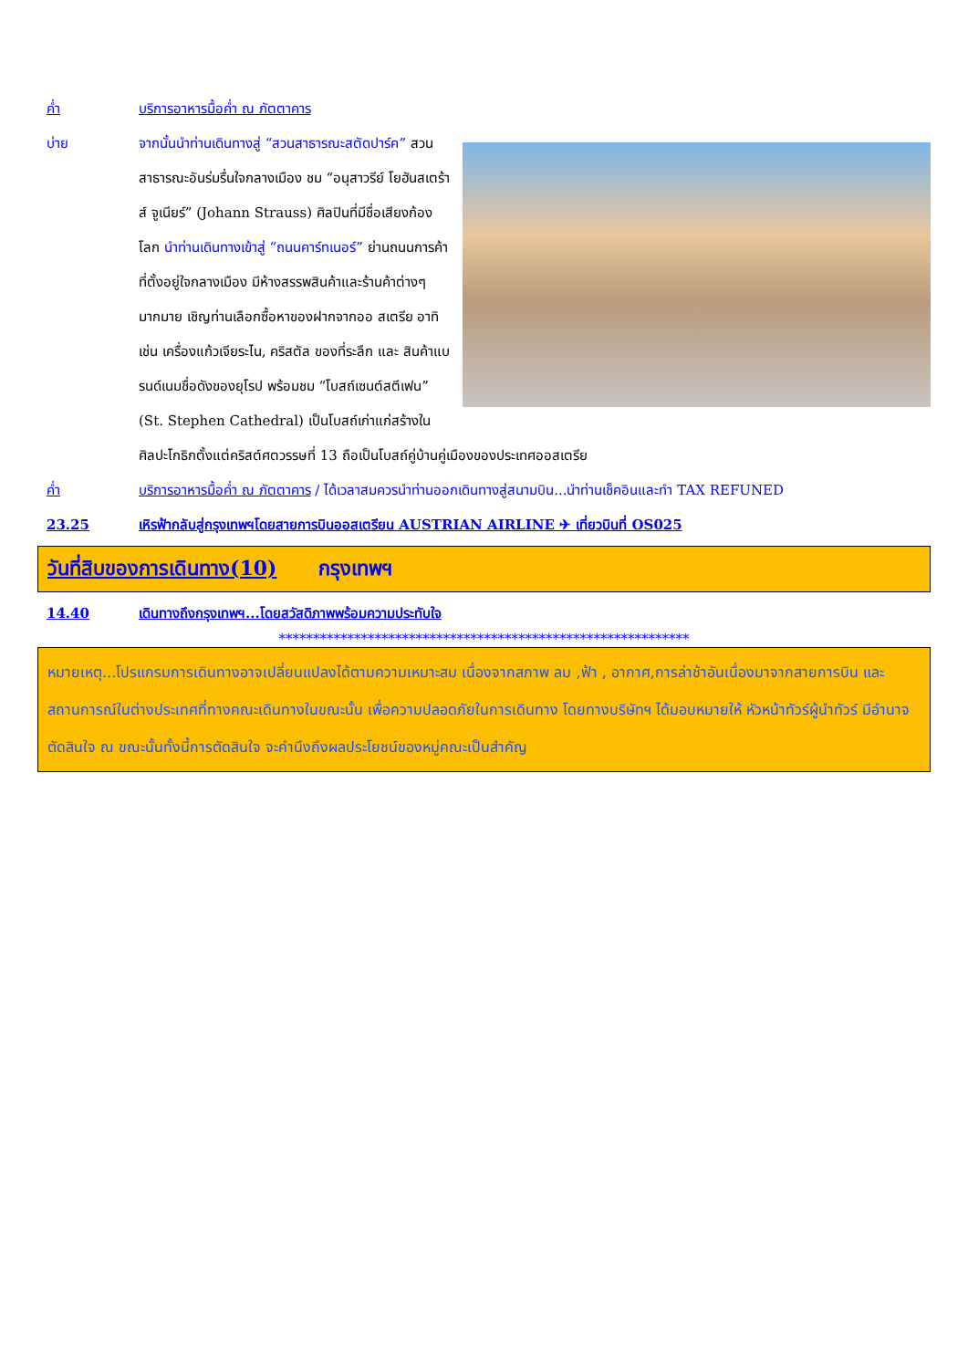ค่ำ บริการอาหารมื้อค่ำ ณ ภัตตาคาร
บ่าย จากนั้นนำท่านเดินทางสู่ “สวนสาธารณะสตัดปาร์ค” สวนสาธารณะอันร่มรื่นใจกลางเมือง ชม “อนุสาวรีย์ โยฮันสเตร้าส์ จูเนียร์” (Johann Strauss) ศิลปินที่มีชื่อเสียงก้องโลก นำท่านเดินทางเข้าสู่ “ถนนคาร์ทเนอร์” ย่านถนนการค้าที่ตั้งอยู่ใจกลางเมือง มีห้างสรรพสินค้าและร้านค้าต่างๆ มากมาย เชิญท่านเลือกซื้อหาของฝากจากออ สเตรีย อาทิเช่น เครื่องแก้วเจียระไน, คริสตัล ของที่ระลึก และ สินค้าแบรนด์เนมชื่อดังของยุโรป พร้อมชม “โบสถ์เซนต์สตีเฟน” (St. Stephen Cathedral) เป็นโบสถ์เก่าแก่สร้างในศิลปะโกธิกตั้งแต่คริสต์ศตวรรษที่ 13 ถือเป็นโบสถ์คู่บ้านคู่เมืองของประเทศออสเตรีย
ค่ำ บริการอาหารมื้อค่ำ ณ ภัตตาคาร / ได้เวลาสมควรนำท่านออกเดินทางสู่สนามบิน...นำท่านเช็คอินและทำ TAX REFUNED
23.25 เหิรฟ้ากลับสู่กรุงเทพฯโดยสายการบินออสเตรียน AUSTRIAN AIRLINE ✈ เที่ยวบินที่ OS025
วันที่สิบของการเดินทาง(10) กรุงเทพฯ
14.40 เดินทางถึงกรุงเทพฯ...โดยสวัสดิภาพพร้อมความประทับใจ
************************************************************
หมายเหตุ...โปรแกรมการเดินทางอาจเปลี่ยนแปลงได้ตามความเหมาะสม เนื่องจากสภาพ ลม ,ฟ้า , อากาศ,การล่าช้าอันเนื่องมาจากสายการบิน และสถานการณ์ในต่างประเทศที่ทางคณะเดินทางในขณะนั้น เพื่อความปลอดภัยในการเดินทาง โดยทางบริษัทฯ ได้มอบหมายให้ หัวหน้าทัวร์ผู้นำทัวร์ มีอำนาจตัดสินใจ ณ ขณะนั้นทั้งนี้การตัดสินใจ จะคำนึงถึงผลประโยชน์ของหมู่คณะเป็นสำคัญ